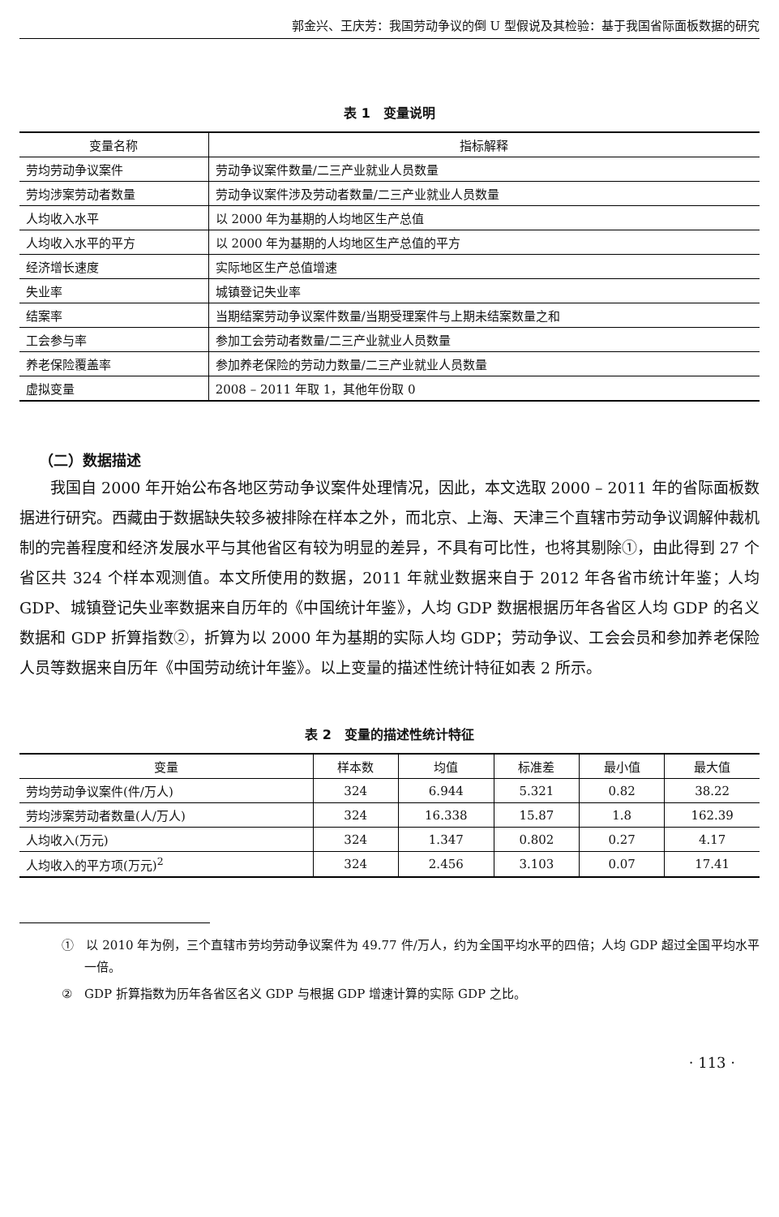郭金兴、王庆芳：我国劳动争议的倒 U 型假说及其检验：基于我国省际面板数据的研究
表 1　变量说明
| 变量名称 | 指标解释 |
| --- | --- |
| 劳均劳动争议案件 | 劳动争议案件数量/二三产业就业人员数量 |
| 劳均涉案劳动者数量 | 劳动争议案件涉及劳动者数量/二三产业就业人员数量 |
| 人均收入水平 | 以 2000 年为基期的人均地区生产总值 |
| 人均收入水平的平方 | 以 2000 年为基期的人均地区生产总值的平方 |
| 经济增长速度 | 实际地区生产总值增速 |
| 失业率 | 城镇登记失业率 |
| 结案率 | 当期结案劳动争议案件数量/当期受理案件与上期未结案数量之和 |
| 工会参与率 | 参加工会劳动者数量/二三产业就业人员数量 |
| 养老保险覆盖率 | 参加养老保险的劳动力数量/二三产业就业人员数量 |
| 虚拟变量 | 2008 – 2011 年取 1，其他年份取 0 |
（二）数据描述
我国自 2000 年开始公布各地区劳动争议案件处理情况，因此，本文选取 2000 – 2011 年的省际面板数据进行研究。西藏由于数据缺失较多被排除在样本之外，而北京、上海、天津三个直辖市劳动争议调解仲裁机制的完善程度和经济发展水平与其他省区有较为明显的差异，不具有可比性，也将其剔除①，由此得到 27 个省区共 324 个样本观测值。本文所使用的数据，2011 年就业数据来自于 2012 年各省市统计年鉴；人均 GDP、城镇登记失业率数据来自历年的《中国统计年鉴》，人均 GDP 数据根据历年各省区人均 GDP 的名义数据和 GDP 折算指数②，折算为以 2000 年为基期的实际人均 GDP；劳动争议、工会会员和参加养老保险人员等数据来自历年《中国劳动统计年鉴》。以上变量的描述性统计特征如表 2 所示。
表 2　变量的描述性统计特征
| 变量 | 样本数 | 均值 | 标准差 | 最小值 | 最大值 |
| --- | --- | --- | --- | --- | --- |
| 劳均劳动争议案件(件/万人) | 324 | 6.944 | 5.321 | 0.82 | 38.22 |
| 劳均涉案劳动者数量(人/万人) | 324 | 16.338 | 15.87 | 1.8 | 162.39 |
| 人均收入(万元) | 324 | 1.347 | 0.802 | 0.27 | 4.17 |
| 人均收入的平方项(万元)<sup>2</sup> | 324 | 2.456 | 3.103 | 0.07 | 17.41 |
①　以 2010 年为例，三个直辖市劳均劳动争议案件为 49.77 件/万人，约为全国平均水平的四倍；人均 GDP 超过全国平均水平一倍。
②　GDP 折算指数为历年各省区名义 GDP 与根据 GDP 增速计算的实际 GDP 之比。
· 113 ·